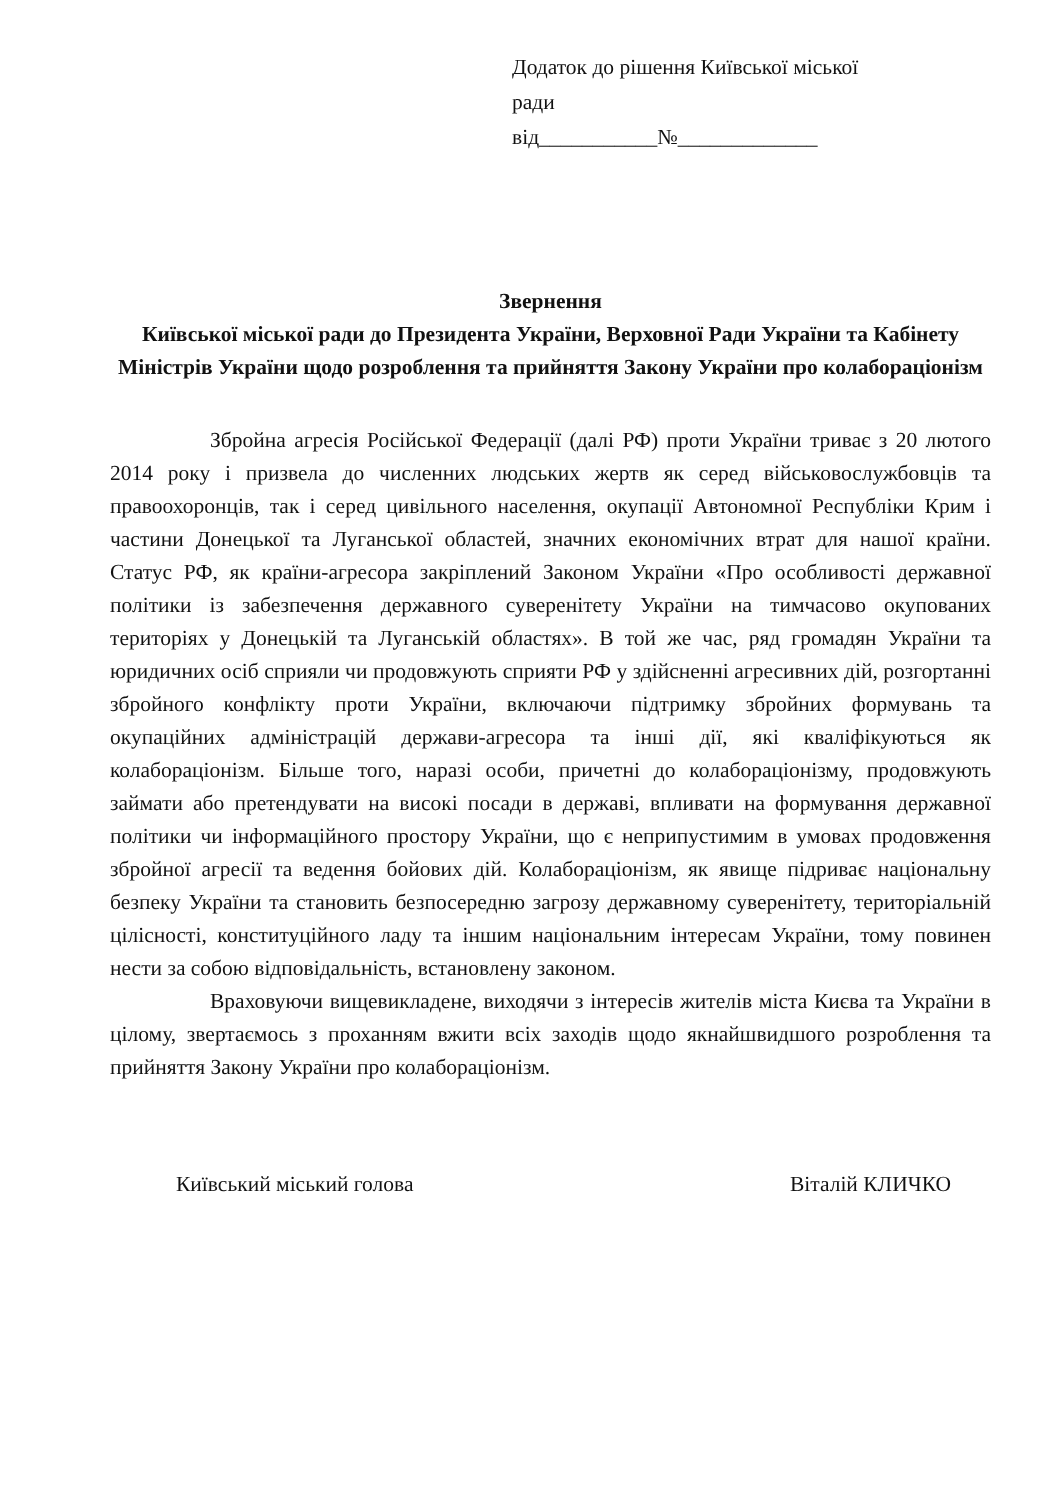Додаток до рішення Київської міської ради
від___________№_____________
Звернення
Київської міської ради до Президента України, Верховної Ради України та Кабінету Міністрів України щодо розроблення та прийняття Закону України про колабораціонізм
Збройна агресія Російської Федерації (далі РФ) проти України триває з 20 лютого 2014 року і призвела до численних людських жертв як серед військовослужбовців та правоохоронців, так і серед цивільного населення, окупації Автономної Республіки Крим і частини Донецької та Луганської областей, значних економічних втрат для нашої країни. Статус РФ, як країни-агресора закріплений Законом України «Про особливості державної політики із забезпечення державного суверенітету України на тимчасово окупованих територіях у Донецькій та Луганській областях». В той же час, ряд громадян України та юридичних осіб сприяли чи продовжують сприяти РФ у здійсненні агресивних дій, розгортанні збройного конфлікту проти України, включаючи підтримку збройних формувань та окупаційних адміністрацій держави-агресора та інші дії, які кваліфікуються як колабораціонізм. Більше того, наразі особи, причетні до колабораціонізму, продовжують займати або претендувати на високі посади в державі, впливати на формування державної політики чи інформаційного простору України, що є неприпустимим в умовах продовження збройної агресії та ведення бойових дій. Колабораціонізм, як явище підриває національну безпеку України та становить безпосередню загрозу державному суверенітету, територіальній цілісності, конституційного ладу та іншим національним інтересам України, тому повинен нести за собою відповідальність, встановлену законом.
Враховуючи вищевикладене, виходячи з інтересів жителів міста Києва та України в цілому, звертаємось з проханням вжити всіх заходів щодо якнайшвидшого розроблення та прийняття Закону України про колабораціонізм.
Київський міський голова Віталій КЛИЧКО